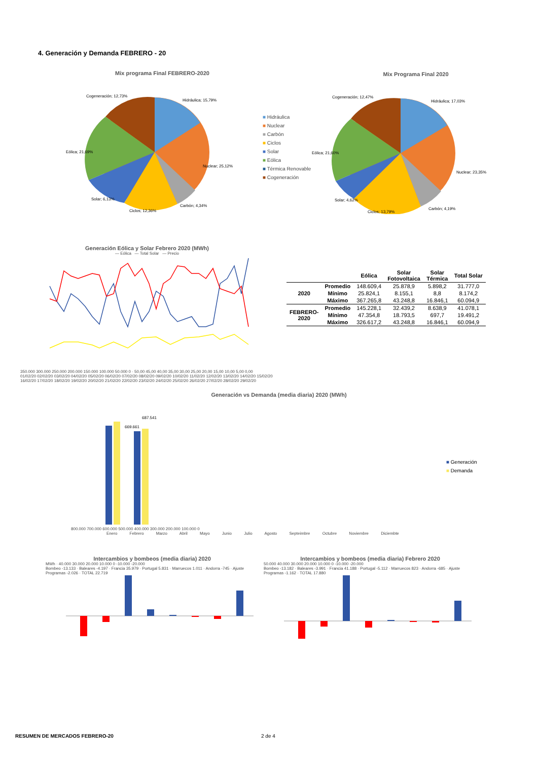4. Generación y Demanda FEBRERO - 20
Mix programa Final FEBRERO-2020
Cogeneración; 12,73%
Hidráulica; 15,79%
Nuclear; 25,12%
Eólica; 21,69%
Solar; 6,13%
Ciclos; 12,36%
Carbón; 4,34%
■ Hidráulica
■ Nuclear
■ Carbón
■ Ciclos
■ Solar
■ Eólica
■ Térmica Renovable
■ Cogeneración
Mix Programa Final 2020
Cogeneración; 12,47%
Hidráulica; 17,03%
Nuclear; 23,35%
Eólica; 21,60%
Solar; 4,62%
Ciclos; 13,79%
Carbón; 4,19%
Generación Eólica y Solar Febrero 2020 (MWh)
— Eólica — Total Solar — Precio
350.000 300.000 250.000 200.000 150.000 100.000 50.000 0 · 50,00 45,00 40,00 35,00 30,00 25,00 20,00 15,00 10,00 5,00 0,00
01/02/20 02/02/20 03/02/20 04/02/20 05/02/20 06/02/20 07/02/20 08/02/20 09/02/20 10/02/20 11/02/20 12/02/20 13/02/20 14/02/20 15/02/20 16/02/20 17/02/20 18/02/20 19/02/20 20/02/20 21/02/20 22/02/20 23/02/20 24/02/20 25/02/20 26/02/20 27/02/20 28/02/20 29/02/20
| | | Eólica | Solar Fotovoltaica | Solar Térmica | Total Solar |
| --- | --- | --- | --- | --- | --- |
| 2020 | Promedio | 148.609,4 | 25.878,9 | 5.898,2 | 31.777,0 |
| | Mínimo | 25.824,1 | 8.155,1 | 8,8 | 8.174,2 |
| | Máximo | 367.265,8 | 43.248,8 | 16.846,1 | 60.094,9 |
| FEBRERO- 2020 | Promedio | 145.228,1 | 32.439,2 | 8.638,9 | 41.078,1 |
| | Mínimo | 47.354,8 | 18.793,5 | 697,7 | 19.491,2 |
| | Máximo | 326.617,2 | 43.248,8 | 16.846,1 | 60.094,9 |
Generación vs Demanda (media diaria) 2020 (MWh)
669.661
687.541
800.000 700.000 600.000 500.000 400.000 300.000 200.000 100.000 0
Enero Febrero Marzo Abril Mayo Junio Julio Agosto Septeimbre Octubre Noviembre Diciembte
■ Generación
■ Demanda
Intercambios y bombeos (media diaria) 2020
MWh · 40.000 30.000 20.000 10.000 0 -10.000 -20.000
Bombeo -13.133 · Baleares -4.197 · Francia 35.979 · Portugal 5.831 · Marruecos 1.011 · Andorra -745 · Ajuste Programas -2.026 · TOTAL 22.719
Intercambios y bombeos (media diaria) Febrero 2020
50.000 40.000 30.000 20.000 10.000 0 -10.000 -20.000
Bombeo -13.182 · Baleares -3.991 · Francia 41.188 · Portugal -5.112 · Marruecos 823 · Andorra -685 · Ajuste Programas -1.162 · TOTAL 17.880
RESUMEN DE MERCADOS FEBRERO-20 2 de 4